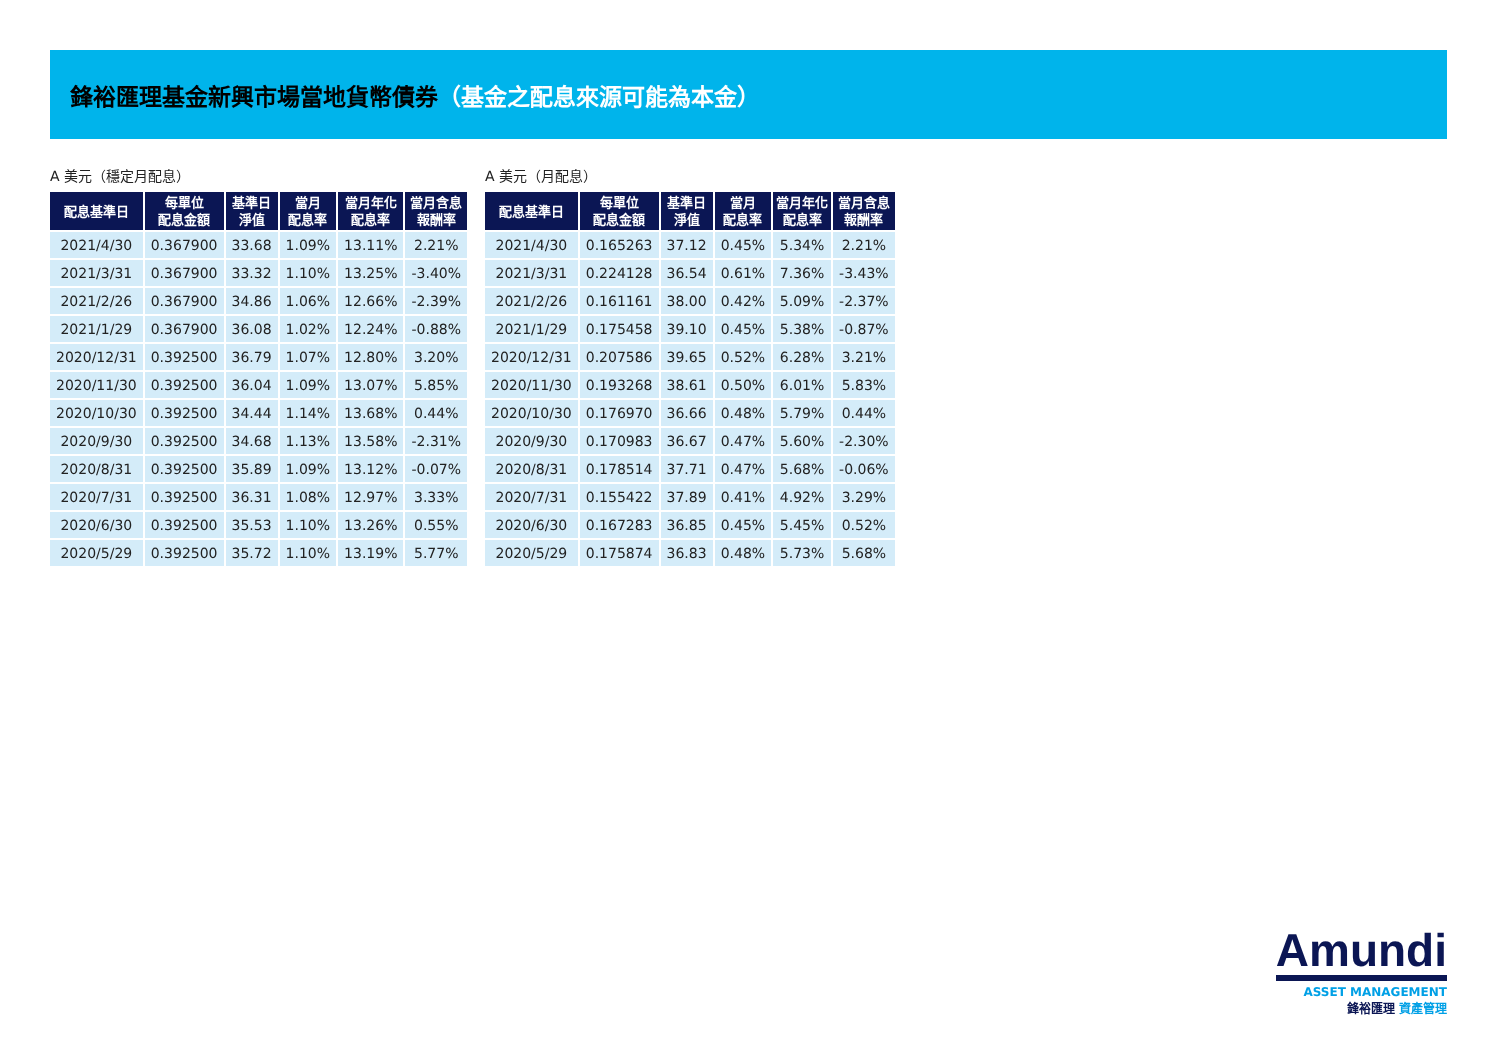鋒裕匯理基金新興市場當地貨幣債券（基金之配息來源可能為本金）
A 美元（穩定月配息）
| 配息基準日 | 每單位 配息金額 | 基準日 淨值 | 當月 配息率 | 當月年化 配息率 | 當月含息 報酬率 |
| --- | --- | --- | --- | --- | --- |
| 2021/4/30 | 0.367900 | 33.68 | 1.09% | 13.11% | 2.21% |
| 2021/3/31 | 0.367900 | 33.32 | 1.10% | 13.25% | -3.40% |
| 2021/2/26 | 0.367900 | 34.86 | 1.06% | 12.66% | -2.39% |
| 2021/1/29 | 0.367900 | 36.08 | 1.02% | 12.24% | -0.88% |
| 2020/12/31 | 0.392500 | 36.79 | 1.07% | 12.80% | 3.20% |
| 2020/11/30 | 0.392500 | 36.04 | 1.09% | 13.07% | 5.85% |
| 2020/10/30 | 0.392500 | 34.44 | 1.14% | 13.68% | 0.44% |
| 2020/9/30 | 0.392500 | 34.68 | 1.13% | 13.58% | -2.31% |
| 2020/8/31 | 0.392500 | 35.89 | 1.09% | 13.12% | -0.07% |
| 2020/7/31 | 0.392500 | 36.31 | 1.08% | 12.97% | 3.33% |
| 2020/6/30 | 0.392500 | 35.53 | 1.10% | 13.26% | 0.55% |
| 2020/5/29 | 0.392500 | 35.72 | 1.10% | 13.19% | 5.77% |
A 美元（月配息）
| 配息基準日 | 每單位 配息金額 | 基準日 淨值 | 當月 配息率 | 當月年化 配息率 | 當月含息 報酬率 |
| --- | --- | --- | --- | --- | --- |
| 2021/4/30 | 0.165263 | 37.12 | 0.45% | 5.34% | 2.21% |
| 2021/3/31 | 0.224128 | 36.54 | 0.61% | 7.36% | -3.43% |
| 2021/2/26 | 0.161161 | 38.00 | 0.42% | 5.09% | -2.37% |
| 2021/1/29 | 0.175458 | 39.10 | 0.45% | 5.38% | -0.87% |
| 2020/12/31 | 0.207586 | 39.65 | 0.52% | 6.28% | 3.21% |
| 2020/11/30 | 0.193268 | 38.61 | 0.50% | 6.01% | 5.83% |
| 2020/10/30 | 0.176970 | 36.66 | 0.48% | 5.79% | 0.44% |
| 2020/9/30 | 0.170983 | 36.67 | 0.47% | 5.60% | -2.30% |
| 2020/8/31 | 0.178514 | 37.71 | 0.47% | 5.68% | -0.06% |
| 2020/7/31 | 0.155422 | 37.89 | 0.41% | 4.92% | 3.29% |
| 2020/6/30 | 0.167283 | 36.85 | 0.45% | 5.45% | 0.52% |
| 2020/5/29 | 0.175874 | 36.83 | 0.48% | 5.73% | 5.68% |
Amundi
ASSET MANAGEMENT
鋒裕匯理 資產管理